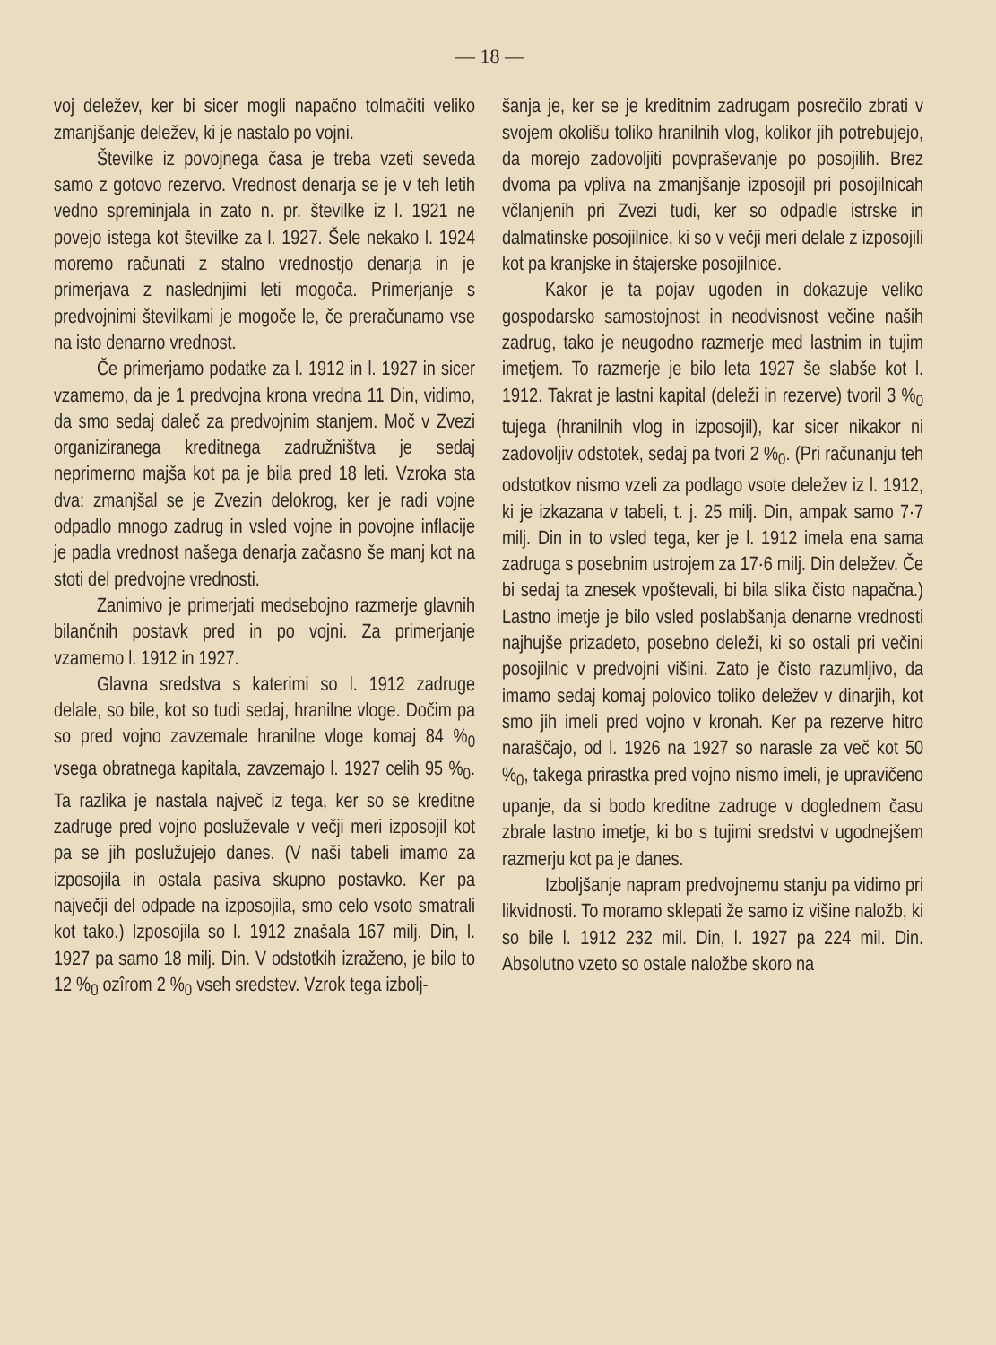— 18 —
voj deležev, ker bi sicer mogli napačno tolmačiti veliko zmanjšanje deležev, ki je nastalo po vojni.
Številke iz povojnega časa je treba vzeti seveda samo z gotovo rezervo. Vrednost denarja se je v teh letih vedno spreminjala in zato n. pr. številke iz l. 1921 ne povejo istega kot številke za l. 1927. Šele nekako l. 1924 moremo računati z stalno vrednostjo denarja in je primerjava z naslednjimi leti mogoča. Primerjanje s predvojnimi številkami je mogoče le, če preračunamo vse na isto denarno vrednost.
Če primerjamo podatke za l. 1912 in l. 1927 in sicer vzamemo, da je 1 predvojna krona vredna 11 Din, vidimo, da smo sedaj daleč za predvojnim stanjem. Moč v Zvezi organiziranega kreditnega zadružništva je sedaj neprimerno majša kot pa je bila pred 18 leti. Vzroka sta dva: zmanjšal se je Zvezin delokrog, ker je radi vojne odpadlo mnogo zadrug in vsled vojne in povojne inflacije je padla vrednost našega denarja začasno še manj kot na stoti del predvojne vrednosti.
Zanimivo je primerjati medsebojno razmerje glavnih bilančnih postavk pred in po vojni. Za primerjanje vzamemo l. 1912 in 1927.
Glavna sredstva s katerimi so l. 1912 zadruge delale, so bile, kot so tudi sedaj, hranilne vloge. Dočim pa so pred vojno zavzemale hranilne vloge komaj 84 %<sub>0</sub> vsega obratnega kapitala, zavzemajo l. 1927 celih 95 %<sub>0</sub>. Ta razlika je nastala največ iz tega, ker so se kreditne zadruge pred vojno posluževale v večji meri izposojil kot pa se jih poslužujejo danes. (V naši tabeli imamo za izposojila in ostala pasiva skupno postavko. Ker pa največji del odpade na izposojila, smo celo vsoto smatrali kot tako.) Izposojila so l. 1912 znašala 167 milj. Din, l. 1927 pa samo 18 milj. Din. V odstotkih izraženo, je bilo to 12 %<sub>0</sub> ozîrom 2 %<sub>0</sub> vseh sredstev. Vzrok tega izbolj-
šanja je, ker se je kreditnim zadrugam posrečilo zbrati v svojem okolišu toliko hranilnih vlog, kolikor jih potrebujejo, da morejo zadovoljiti povpraševanje po posojilih. Brez dvoma pa vpliva na zmanjšanje izposojil pri posojilnicah včlanjenih pri Zvezi tudi, ker so odpadle istrske in dalmatinske posojilnice, ki so v večji meri delale z izposojili kot pa kranjske in štajerske posojilnice.
Kakor je ta pojav ugoden in dokazuje veliko gospodarsko samostojnost in neodvisnost večine naših zadrug, tako je neugodno razmerje med lastnim in tujim imetjem. To razmerje je bilo leta 1927 še slabše kot l. 1912. Takrat je lastni kapital (deleži in rezerve) tvoril 3 %<sub>0</sub> tujega (hranilnih vlog in izposojil), kar sicer nikakor ni zadovoljiv odstotek, sedaj pa tvori 2 %<sub>0</sub>. (Pri računanju teh odstotkov nismo vzeli za podlago vsote deležev iz l. 1912, ki je izkazana v tabeli, t. j. 25 milj. Din, ampak samo 7·7 milj. Din in to vsled tega, ker je l. 1912 imela ena sama zadruga s posebnim ustrojem za 17·6 milj. Din deležev. Če bi sedaj ta znesek vpoštevali, bi bila slika čisto napačna.) Lastno imetje je bilo vsled poslabšanja denarne vrednosti najhujše prizadeto, posebno deleži, ki so ostali pri večini posojilnic v predvojni višini. Zato je čisto razumljivo, da imamo sedaj komaj polovico toliko deležev v dinarjih, kot smo jih imeli pred vojno v kronah. Ker pa rezerve hitro naraščajo, od l. 1926 na 1927 so narasle za več kot 50 %<sub>0</sub>, takega prirastka pred vojno nismo imeli, je upravičeno upanje, da si bodo kreditne zadruge v doglednem času zbrale lastno imetje, ki bo s tujimi sredstvi v ugodnejšem razmerju kot pa je danes.
Izboljšanje napram predvojnemu stanju pa vidimo pri likvidnosti. To moramo sklepati že samo iz višine naložb, ki so bile l. 1912 232 mil. Din, l. 1927 pa 224 mil. Din. Absolutno vzeto so ostale naložbe skoro na